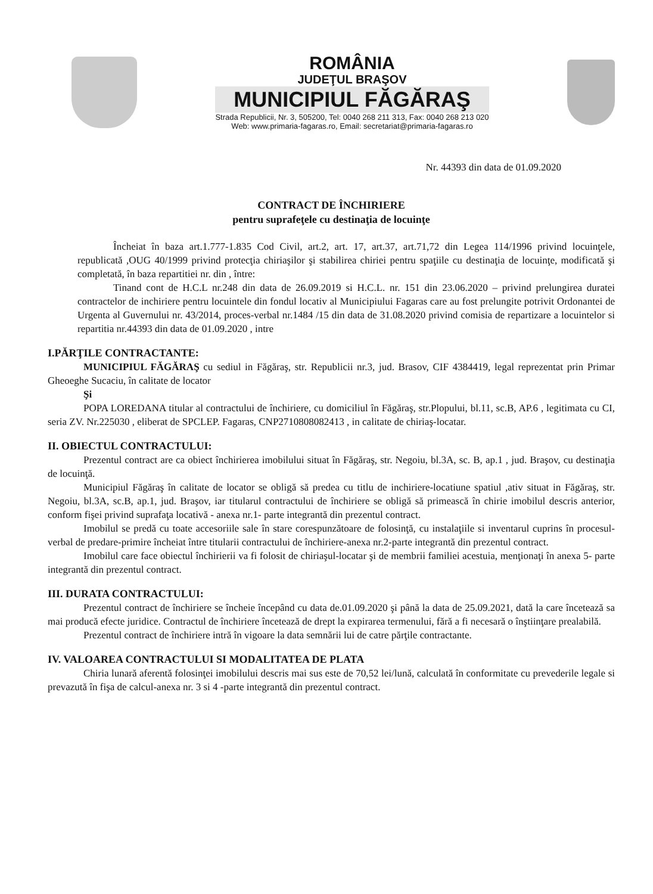ROMÂNIA
JUDEŢUL BRAŞOV
MUNICIPIUL FĂGĂRAŞ
Strada Republicii, Nr. 3, 505200, Tel: 0040 268 211 313, Fax: 0040 268 213 020
Web: www.primaria-fagaras.ro, Email: secretariat@primaria-fagaras.ro
Nr. 44393 din data de 01.09.2020
CONTRACT DE ÎNCHIRIERE
pentru suprafeţele cu destinaţia de locuinţe
Încheiat în baza art.1.777-1.835 Cod Civil, art.2, art. 17, art.37, art.71,72 din Legea 114/1996 privind locuinţele, republicată ,OUG 40/1999 privind protecţia chiriaşilor şi stabilirea chiriei pentru spaţiile cu destinaţia de locuinţe, modificată şi completată, în baza repartitiei nr. din , între:
Tinand cont de H.C.L nr.248 din data de 26.09.2019 si H.C.L. nr. 151 din 23.06.2020 – privind prelungirea duratei contractelor de inchiriere pentru locuintele din fondul locativ al Municipiului Fagaras care au fost prelungite potrivit Ordonantei de Urgenta al Guvernului nr. 43/2014, proces-verbal nr.1484 /15 din data de 31.08.2020 privind comisia de repartizare a locuintelor si repartitia nr.44393 din data de 01.09.2020 , intre
I.PĂRŢILE CONTRACTANTE:
MUNICIPIUL FĂGĂRAŞ cu sediul in Făgăraş, str. Republicii nr.3, jud. Brasov, CIF 4384419, legal reprezentat prin Primar Gheoeghe Sucaciu, în calitate de locator
Şi
POPA LOREDANA titular al contractului de închiriere, cu domiciliul în Făgăraş, str.Plopului, bl.11, sc.B, AP.6 , legitimata cu CI, seria ZV. Nr.225030 , eliberat de SPCLEP. Fagaras, CNP2710808082413 , in calitate de chiriaş-locatar.
II. OBIECTUL CONTRACTULUI:
Prezentul contract are ca obiect închirierea imobilului situat în Făgăraş, str. Negoiu, bl.3A, sc. B, ap.1 , jud. Braşov, cu destinaţia de locuinţă.
Municipiul Făgăraş în calitate de locator se obligă să predea cu titlu de inchiriere-locatiune spatiul ,ativ situat in Făgăraş, str. Negoiu, bl.3A, sc.B, ap.1, jud. Braşov, iar titularul contractului de închiriere se obligă să primească în chirie imobilul descris anterior, conform fişei privind suprafaţa locativă - anexa nr.1- parte integrantă din prezentul contract.
Imobilul se predă cu toate accesoriile sale în stare corespunzătoare de folosinţă, cu instalaţiile si inventarul cuprins în procesul-verbal de predare-primire încheiat între titularii contractului de închiriere-anexa nr.2-parte integrantă din prezentul contract.
Imobilul care face obiectul închirierii va fi folosit de chiriaşul-locatar şi de membrii familiei acestuia, menţionaţi în anexa 5- parte integrantă din prezentul contract.
III. DURATA CONTRACTULUI:
Prezentul contract de închiriere se încheie începând cu data de.01.09.2020 şi până la data de 25.09.2021, dată la care încetează sa mai producă efecte juridice. Contractul de închiriere încetează de drept la expirarea termenului, fără a fi necesară o înştiinţare prealabilă.
Prezentul contract de închiriere intră în vigoare la data semnării lui de catre părţile contractante.
IV. VALOAREA CONTRACTULUI SI MODALITATEA DE PLATA
Chiria lunară aferentă folosinţei imobilului descris mai sus este de 70,52 lei/lună, calculată în conformitate cu prevederile legale si prevazută în fişa de calcul-anexa nr. 3 si 4 -parte integrantă din prezentul contract.